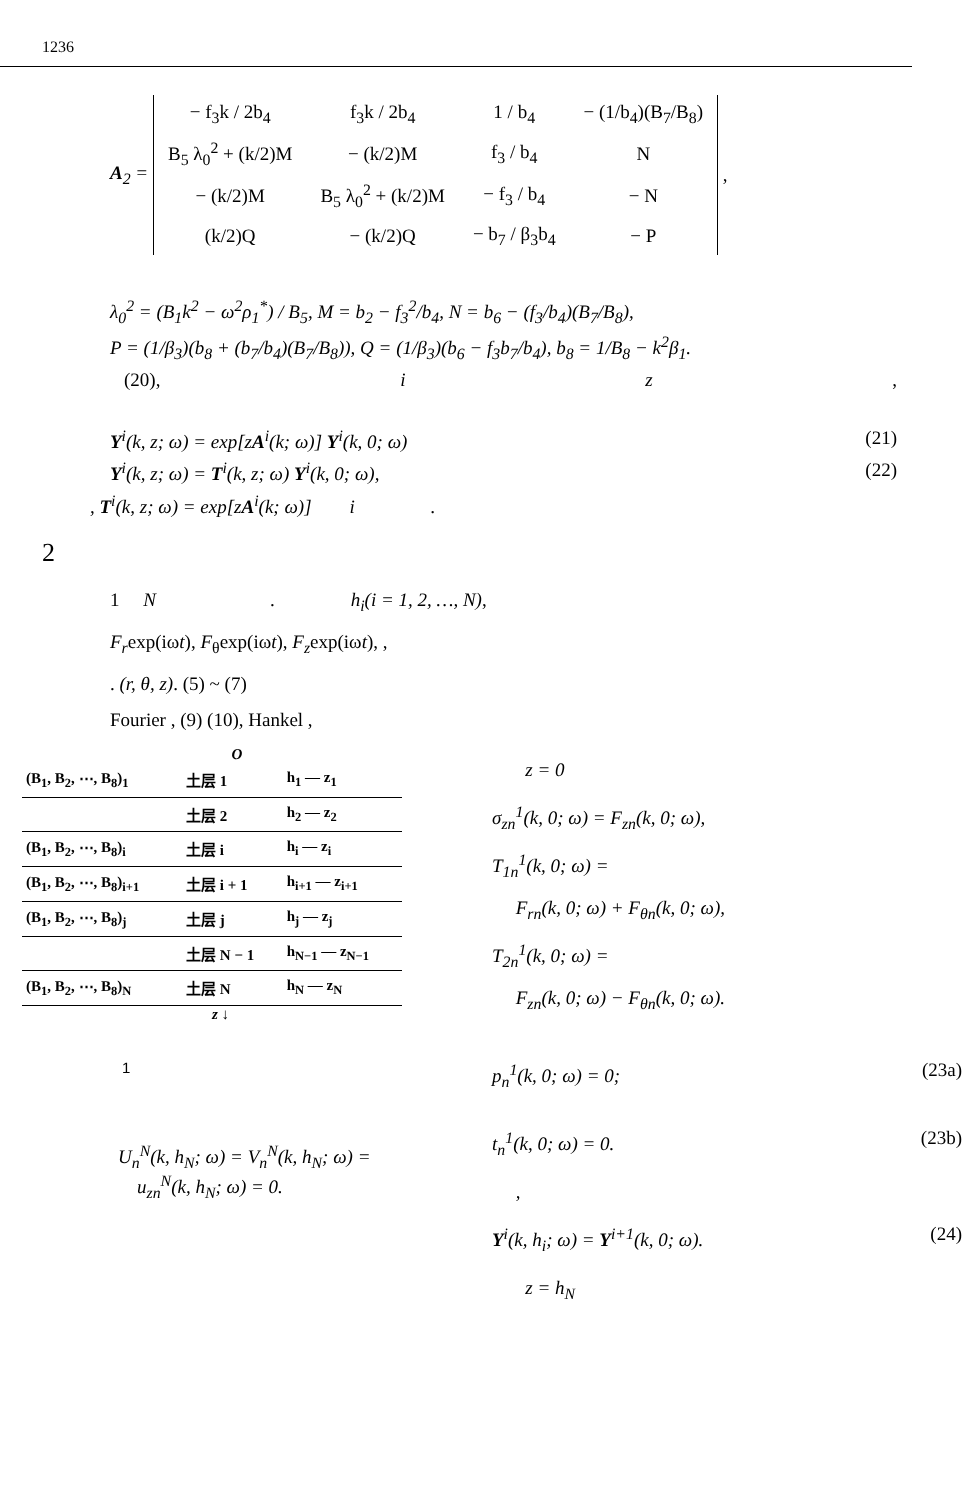1236
A<sub>2</sub> =
| − f<sub>3</sub>k / 2b<sub>4</sub> | f<sub>3</sub>k / 2b<sub>4</sub> | 1 / b<sub>4</sub> | − (1/b<sub>4</sub>)(B<sub>7</sub>/B<sub>8</sub>) |
| B<sub>5</sub> λ<sub>0</sub><sup>2</sup> + (k/2)M | − (k/2)M | f<sub>3</sub> / b<sub>4</sub> | N |
| − (k/2)M | B<sub>5</sub> λ<sub>0</sub><sup>2</sup> + (k/2)M | − f<sub>3</sub> / b<sub>4</sub> | − N |
| (k/2)Q | − (k/2)Q | − b<sub>7</sub> / β<sub>3</sub>b<sub>4</sub> | − P |
,
λ<sub>0</sub><sup>2</sup> = (B<sub>1</sub>k<sup>2</sup> − ω<sup>2</sup>ρ<sub>1</sub><sup>*</sup>) / B<sub>5</sub>, M = b<sub>2</sub> − f<sub>3</sub><sup>2</sup>/b<sub>4</sub>, N = b<sub>6</sub> − (f<sub>3</sub>/b<sub>4</sub>)(B<sub>7</sub>/B<sub>8</sub>),
P = (1/β<sub>3</sub>)(b<sub>8</sub> + (b<sub>7</sub>/b<sub>4</sub>)(B<sub>7</sub>/B<sub>8</sub>)), Q = (1/β<sub>3</sub>)(b<sub>6</sub> − f<sub>3</sub>b<sub>7</sub>/b<sub>4</sub>), b<sub>8</sub> = 1/B<sub>8</sub> − k<sup>2</sup>β<sub>1</sub>.
(20), i z,
Y<sup>i</sup>(k, z; ω) = exp[zA<sup>i</sup>(k; ω)] Y<sup>i</sup>(k, 0; ω) (21)
Y<sup>i</sup>(k, z; ω) = T<sup>i</sup>(k, z; ω) Y<sup>i</sup>(k, 0; ω), (22)
, T<sup>i</sup>(k, z; ω) = exp[zA<sup>i</sup>(k; ω)] i .
2
1 N . h<sub>i</sub>(i = 1, 2, …, N),
F<sub>r</sub>exp(iωt), F<sub>θ</sub>exp(iωt), F<sub>z</sub>exp(iωt), ,
. (r, θ, z). (5) ~ (7)
Fourier , (9) (10), Hankel ,
O
| (B<sub>1</sub>, B<sub>2</sub>, ⋯, B<sub>8</sub>)<sub>1</sub> | 土层 1 | h<sub>1</sub> — z<sub>1</sub> |
| | 土层 2 | h<sub>2</sub> — z<sub>2</sub> |
| (B<sub>1</sub>, B<sub>2</sub>, ⋯, B<sub>8</sub>)<sub>i</sub> | 土层 i | h<sub>i</sub> — z<sub>i</sub> |
| (B<sub>1</sub>, B<sub>2</sub>, ⋯, B<sub>8</sub>)<sub>i+1</sub> | 土层 i + 1 | h<sub>i+1</sub> — z<sub>i+1</sub> |
| (B<sub>1</sub>, B<sub>2</sub>, ⋯, B<sub>8</sub>)<sub>j</sub> | 土层 j | h<sub>j</sub> — z<sub>j</sub> |
| | 土层 N − 1 | h<sub>N−1</sub> — z<sub>N−1</sub> |
| (B<sub>1</sub>, B<sub>2</sub>, ⋯, B<sub>8</sub>)<sub>N</sub> | 土层 N | h<sub>N</sub> — z<sub>N</sub> |
z ↓
1
U<sub>n</sub><sup>N</sup>(k, h<sub>N</sub>; ω) = V<sub>n</sub><sup>N</sup>(k, h<sub>N</sub>; ω) =
u<sub>zn</sub><sup>N</sup>(k, h<sub>N</sub>; ω) = 0.
z = 0
σ<sub>zn</sub><sup>1</sup>(k, 0; ω) = F<sub>zn</sub>(k, 0; ω),
T<sub>1n</sub><sup>1</sup>(k, 0; ω) =
F<sub>rn</sub>(k, 0; ω) + F<sub>θn</sub>(k, 0; ω),
T<sub>2n</sub><sup>1</sup>(k, 0; ω) =
F<sub>zn</sub>(k, 0; ω) − F<sub>θn</sub>(k, 0; ω).
p<sub>n</sub><sup>1</sup>(k, 0; ω) = 0; (23a)
t<sub>n</sub><sup>1</sup>(k, 0; ω) = 0. (23b)
,
Y<sup>i</sup>(k, h<sub>i</sub>; ω) = Y<sup>i+1</sup>(k, 0; ω). (24)
z = h<sub>N</sub>